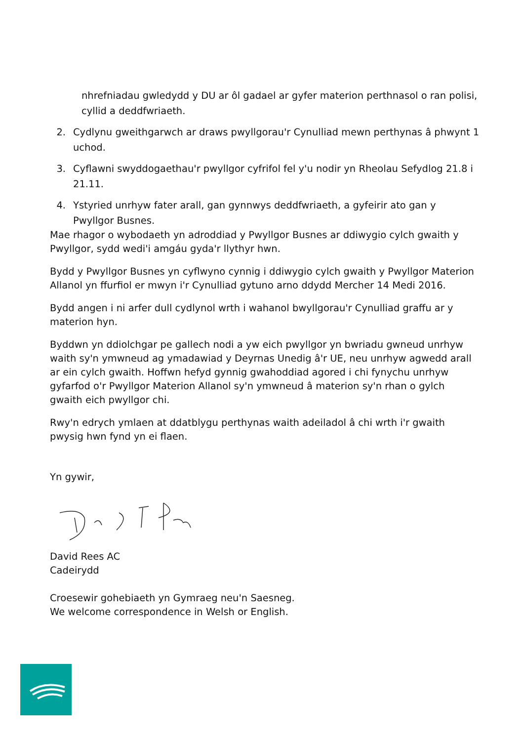nhrefniadau gwledydd y DU ar ôl gadael ar gyfer materion perthnasol o ran polisi, cyllid a deddfwriaeth.
2. Cydlynu gweithgarwch ar draws pwyllgorau'r Cynulliad mewn perthynas â phwynt 1 uchod.
3. Cyflawni swyddogaethau'r pwyllgor cyfrifol fel y'u nodir yn Rheolau Sefydlog 21.8 i 21.11.
4. Ystyried unrhyw fater arall, gan gynnwys deddfwriaeth, a gyfeirir ato gan y Pwyllgor Busnes.
Mae rhagor o wybodaeth yn adroddiad y Pwyllgor Busnes ar ddiwygio cylch gwaith y Pwyllgor, sydd wedi'i amgáu gyda'r llythyr hwn.
Bydd y Pwyllgor Busnes yn cyflwyno cynnig i ddiwygio cylch gwaith y Pwyllgor Materion Allanol yn ffurfiol er mwyn i'r Cynulliad gytuno arno ddydd Mercher 14 Medi 2016.
Bydd angen i ni arfer dull cydlynol wrth i wahanol bwyllgorau'r Cynulliad graffu ar y materion hyn.
Byddwn yn ddiolchgar pe gallech nodi a yw eich pwyllgor yn bwriadu gwneud unrhyw waith sy'n ymwneud ag ymadawiad y Deyrnas Unedig â'r UE, neu unrhyw agwedd arall ar ein cylch gwaith. Hoffwn hefyd gynnig gwahoddiad agored i chi fynychu unrhyw gyfarfod o'r Pwyllgor Materion Allanol sy'n ymwneud â materion sy'n rhan o gylch gwaith eich pwyllgor chi.
Rwy'n edrych ymlaen at ddatblygu perthynas waith adeiladol â chi wrth i'r gwaith pwysig hwn fynd yn ei flaen.
Yn gywir,
David Rees AC
Cadeirydd
Croesewir gohebiaeth yn Gymraeg neu'n Saesneg.
We welcome correspondence in Welsh or English.